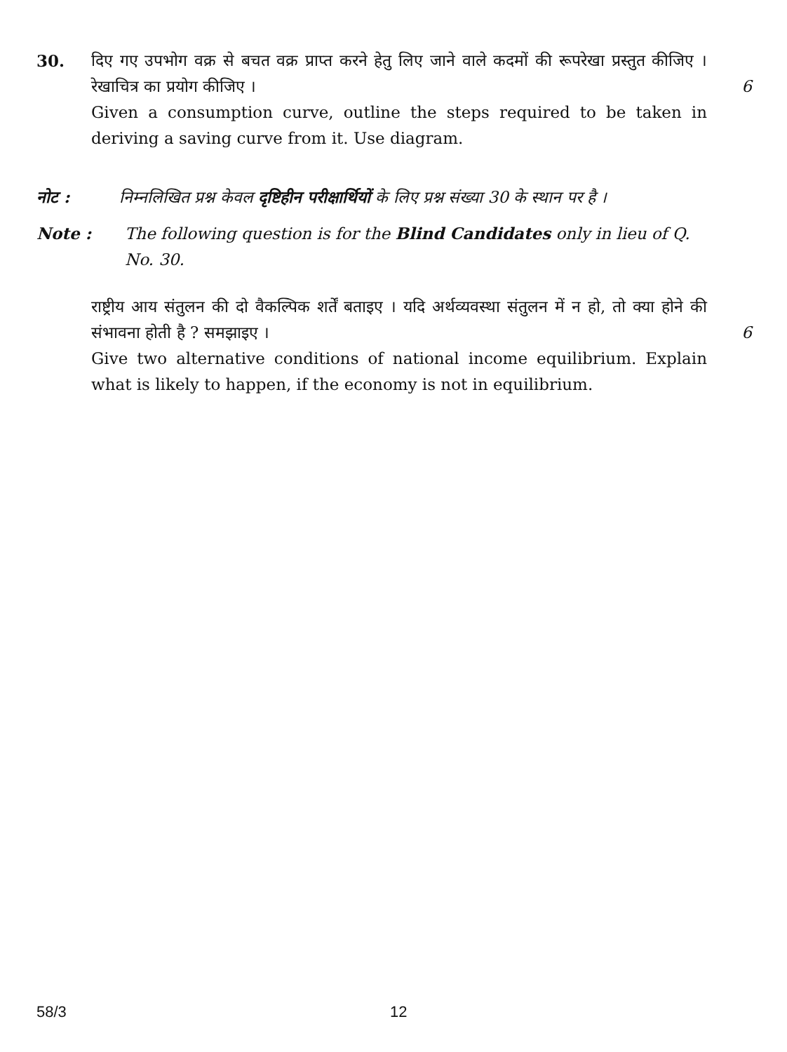30. दिए गए उपभोग वक्र से बचत वक्र प्राप्त करने हेतु लिए जाने वाले कदमों की रूपरेखा प्रस्तुत कीजिए । रेखाचित्र का प्रयोग कीजिए ।
6
Given a consumption curve, outline the steps required to be taken in deriving a saving curve from it. Use diagram.
नोट : निम्नलिखित प्रश्न केवल दृष्टिहीन परीक्षार्थियों के लिए प्रश्न संख्या 30 के स्थान पर है ।
Note : The following question is for the Blind Candidates only in lieu of Q. No. 30.
राष्ट्रीय आय संतुलन की दो वैकल्पिक शर्तें बताइए । यदि अर्थव्यवस्था संतुलन में न हो, तो क्या होने की संभावना होती है ? समझाइए ।
6
Give two alternative conditions of national income equilibrium. Explain what is likely to happen, if the economy is not in equilibrium.
58/3 12